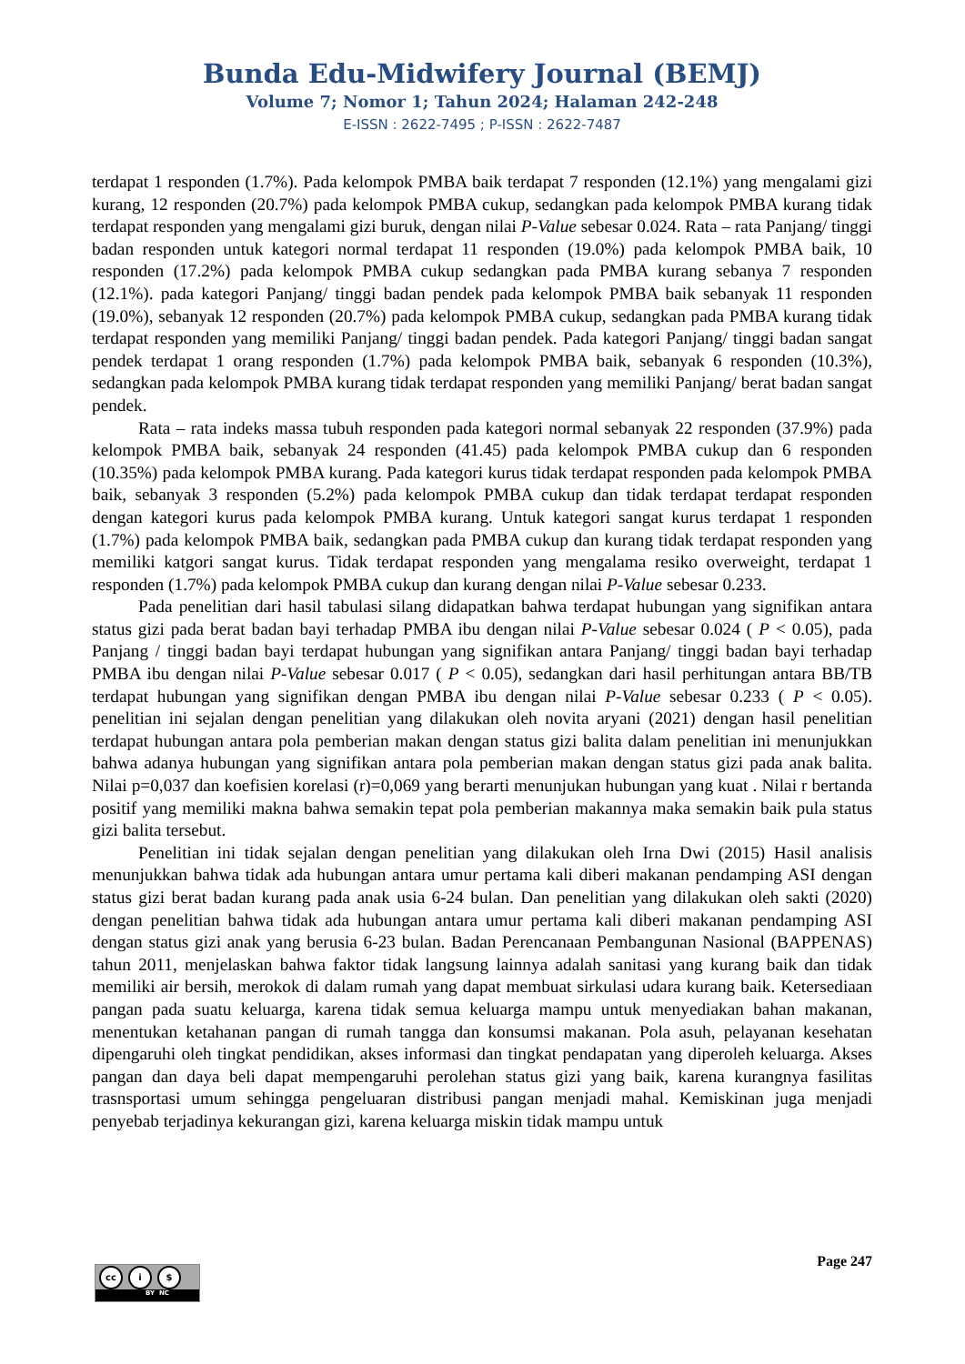Bunda Edu-Midwifery Journal (BEMJ)
Volume 7; Nomor 1; Tahun 2024; Halaman 242-248
E-ISSN : 2622-7495 ; P-ISSN : 2622-7487
terdapat 1 responden (1.7%). Pada kelompok PMBA baik terdapat 7 responden (12.1%) yang mengalami gizi kurang, 12 responden (20.7%) pada kelompok PMBA cukup, sedangkan pada kelompok PMBA kurang tidak terdapat responden yang mengalami gizi buruk, dengan nilai P-Value sebesar 0.024. Rata – rata Panjang/ tinggi badan responden untuk kategori normal terdapat 11 responden (19.0%) pada kelompok PMBA baik, 10 responden (17.2%) pada kelompok PMBA cukup sedangkan pada PMBA kurang sebanya 7 responden (12.1%). pada kategori Panjang/ tinggi badan pendek pada kelompok PMBA baik sebanyak 11 responden (19.0%), sebanyak 12 responden (20.7%) pada kelompok PMBA cukup, sedangkan pada PMBA kurang tidak terdapat responden yang memiliki Panjang/ tinggi badan pendek. Pada kategori Panjang/ tinggi badan sangat pendek terdapat 1 orang responden (1.7%) pada kelompok PMBA baik, sebanyak 6 responden (10.3%), sedangkan pada kelompok PMBA kurang tidak terdapat responden yang memiliki Panjang/ berat badan sangat pendek.
Rata – rata indeks massa tubuh responden pada kategori normal sebanyak 22 responden (37.9%) pada kelompok PMBA baik, sebanyak 24 responden (41.45) pada kelompok PMBA cukup dan 6 responden (10.35%) pada kelompok PMBA kurang. Pada kategori kurus tidak terdapat responden pada kelompok PMBA baik, sebanyak 3 responden (5.2%) pada kelompok PMBA cukup dan tidak terdapat terdapat responden dengan kategori kurus pada kelompok PMBA kurang. Untuk kategori sangat kurus terdapat 1 responden (1.7%) pada kelompok PMBA baik, sedangkan pada PMBA cukup dan kurang tidak terdapat responden yang memiliki katgori sangat kurus. Tidak terdapat responden yang mengalama resiko overweight, terdapat 1 responden (1.7%) pada kelompok PMBA cukup dan kurang dengan nilai P-Value sebesar 0.233.
Pada penelitian dari hasil tabulasi silang didapatkan bahwa terdapat hubungan yang signifikan antara status gizi pada berat badan bayi terhadap PMBA ibu dengan nilai P-Value sebesar 0.024 ( P < 0.05), pada Panjang / tinggi badan bayi terdapat hubungan yang signifikan antara Panjang/ tinggi badan bayi terhadap PMBA ibu dengan nilai P-Value sebesar 0.017 ( P < 0.05), sedangkan dari hasil perhitungan antara BB/TB terdapat hubungan yang signifikan dengan PMBA ibu dengan nilai P-Value sebesar 0.233 ( P < 0.05). penelitian ini sejalan dengan penelitian yang dilakukan oleh novita aryani (2021) dengan hasil penelitian terdapat hubungan antara pola pemberian makan dengan status gizi balita dalam penelitian ini menunjukkan bahwa adanya hubungan yang signifikan antara pola pemberian makan dengan status gizi pada anak balita. Nilai p=0,037 dan koefisien korelasi (r)=0,069 yang berarti menunjukan hubungan yang kuat . Nilai r bertanda positif yang memiliki makna bahwa semakin tepat pola pemberian makannya maka semakin baik pula status gizi balita tersebut.
Penelitian ini tidak sejalan dengan penelitian yang dilakukan oleh Irna Dwi (2015) Hasil analisis menunjukkan bahwa tidak ada hubungan antara umur pertama kali diberi makanan pendamping ASI dengan status gizi berat badan kurang pada anak usia 6-24 bulan. Dan penelitian yang dilakukan oleh sakti (2020) dengan penelitian bahwa tidak ada hubungan antara umur pertama kali diberi makanan pendamping ASI dengan status gizi anak yang berusia 6-23 bulan. Badan Perencanaan Pembangunan Nasional (BAPPENAS) tahun 2011, menjelaskan bahwa faktor tidak langsung lainnya adalah sanitasi yang kurang baik dan tidak memiliki air bersih, merokok di dalam rumah yang dapat membuat sirkulasi udara kurang baik. Ketersediaan pangan pada suatu keluarga, karena tidak semua keluarga mampu untuk menyediakan bahan makanan, menentukan ketahanan pangan di rumah tangga dan konsumsi makanan. Pola asuh, pelayanan kesehatan dipengaruhi oleh tingkat pendidikan, akses informasi dan tingkat pendapatan yang diperoleh keluarga. Akses pangan dan daya beli dapat mempengaruhi perolehan status gizi yang baik, karena kurangnya fasilitas trasnsportasi umum sehingga pengeluaran distribusi pangan menjadi mahal. Kemiskinan juga menjadi penyebab terjadinya kekurangan gizi, karena keluarga miskin tidak mampu untuk
Page 247
cc i $
BY NC